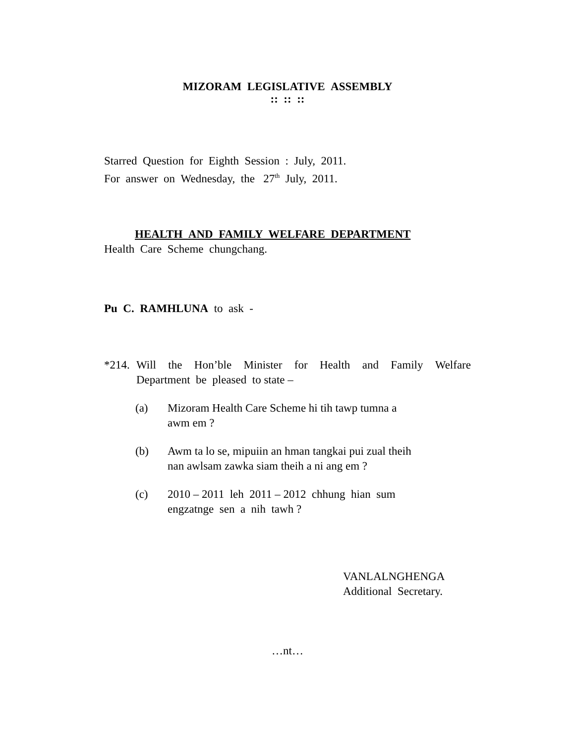MIZORAM LEGISLATIVE ASSEMBLY
:: :: ::
Starred Question for Eighth Session : July, 2011.
For answer on Wednesday, the 27<sup>th</sup> July, 2011.
HEALTH AND FAMILY WELFARE DEPARTMENT
Health Care Scheme chungchang.
Pu C. RAMHLUNA to ask -
*214. Will the Hon’ble Minister for Health and Family Welfare Department be pleased to state –
(a) Mizoram Health Care Scheme hi tih tawp tumna a
awm em ?
(b) Awm ta lo se, mipuiin an hman tangkai pui zual theih
nan awlsam zawka siam theih a ni ang em ?
(c) 2010 – 2011 leh 2011 – 2012 chhung hian sum
engzatnge sen a nih tawh ?
VANLALNGHENGA
Additional Secretary.
…nt…